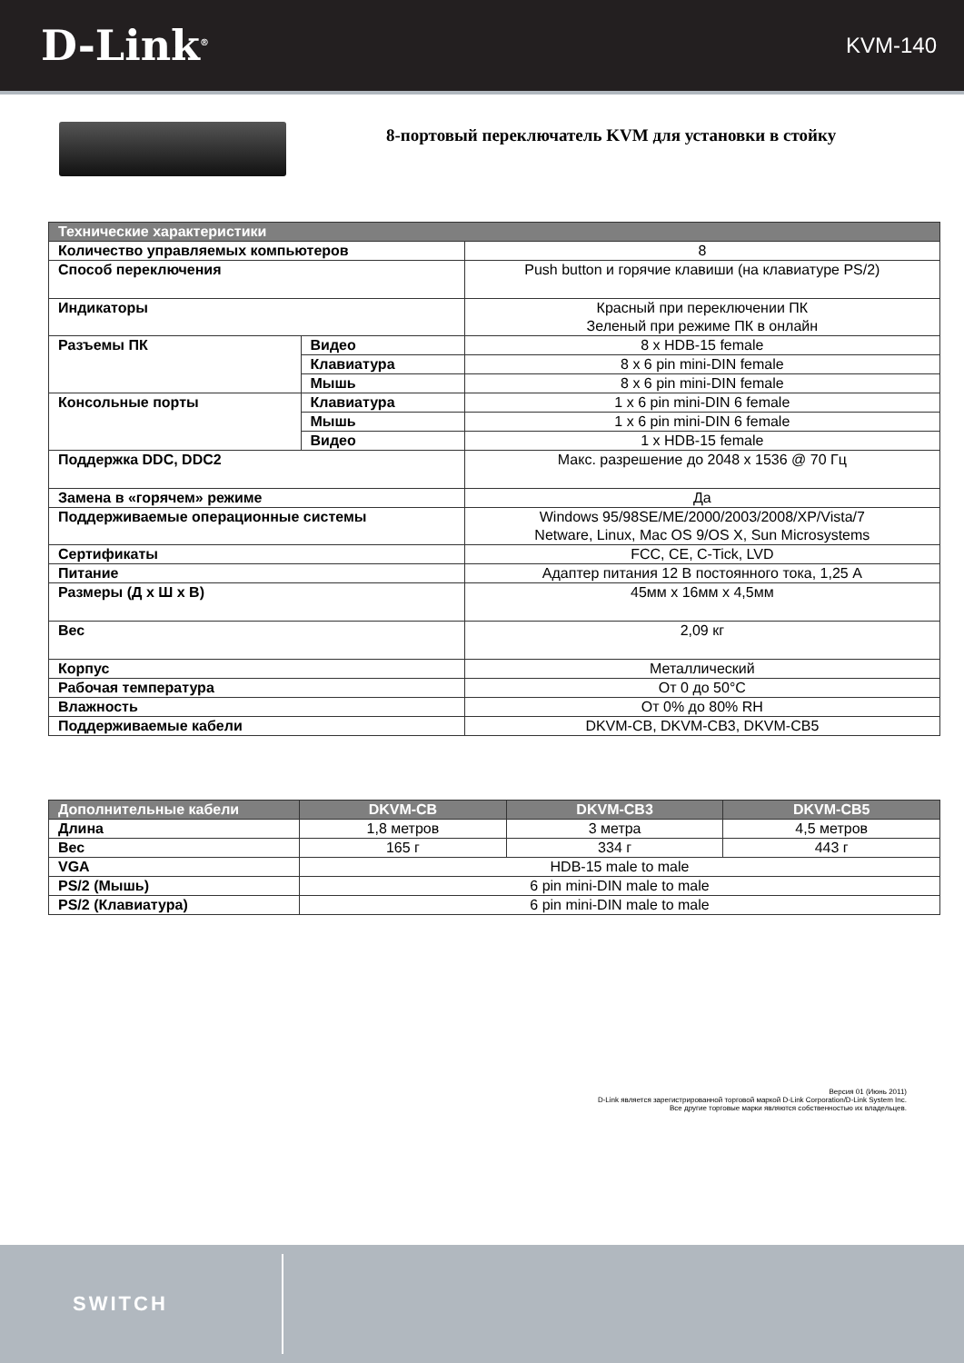D-Link<sup>®</sup>
KVM-140
8-портовый переключатель KVM для установки в стойку
| Технические характеристики | | |
| --- | --- | --- |
| Количество управляемых компьютеров | | 8 |
| Способ переключения | | Push button и горячие клавиши (на клавиатуре PS/2) |
| Индикаторы | | Красный при переключении ПК Зеленый при режиме ПК в онлайн |
| Разъемы ПК | Видео | 8 x HDB-15 female |
| | Клавиатура | 8 x 6 pin mini-DIN female |
| | Мышь | 8 x 6 pin mini-DIN female |
| Консольные порты | Клавиатура | 1 x 6 pin mini-DIN 6 female |
| | Мышь | 1 x 6 pin mini-DIN 6 female |
| | Видео | 1 x HDB-15 female |
| Поддержка DDC, DDC2 | | Макс. разрешение до 2048 x 1536 @ 70 Гц |
| Замена в «горячем» режиме | | Да |
| Поддерживаемые операционные системы | | Windows 95/98SE/ME/2000/2003/2008/XP/Vista/7 Netware, Linux, Mac OS 9/OS X, Sun Microsystems |
| Сертификаты | | FCC, CE, C-Tick, LVD |
| Питание | | Адаптер питания 12 В постоянного тока, 1,25 А |
| Размеры (Д x Ш x В) | | 45мм x 16мм x 4,5мм |
| Вес | | 2,09 кг |
| Корпус | | Металлический |
| Рабочая температура | | От 0 до 50°С |
| Влажность | | От 0% до 80% RH |
| Поддерживаемые кабели | | DKVM-CB, DKVM-CB3, DKVM-CB5 |
| Дополнительные кабели | DKVM-CB | DKVM-CB3 | DKVM-CB5 |
| --- | --- | --- | --- |
| Длина | 1,8 метров | 3 метра | 4,5 метров |
| Вес | 165 г | 334 г | 443 г |
| VGA | HDB-15 male to male | | |
| PS/2 (Мышь) | 6 pin mini-DIN male to male | | |
| PS/2 (Клавиатура) | 6 pin mini-DIN male to male | | |
Версия 01 (Июнь 2011)
D-Link является зарегистрированной торговой маркой D-Link Corporation/D-Link System Inc.
Все другие торговые марки являются собственностью их владельцев.
SWITCH